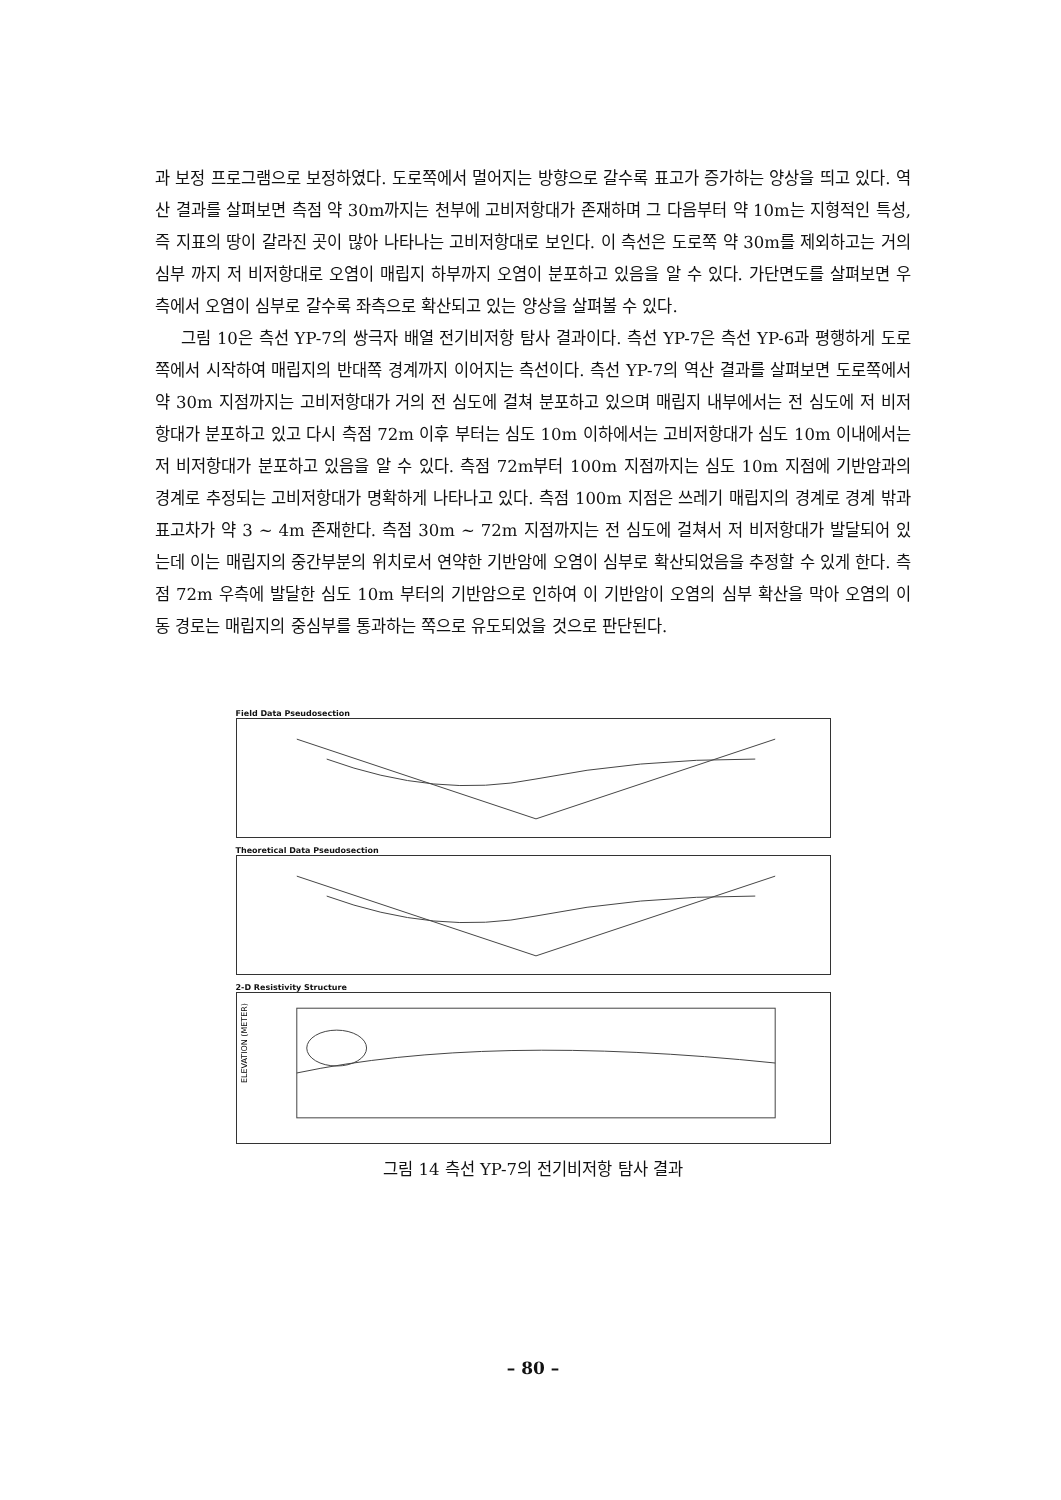과 보정 프로그램으로 보정하였다. 도로쪽에서 멀어지는 방향으로 갈수록 표고가 증가하는 양상을 띄고 있다. 역산 결과를 살펴보면 측점 약 30m까지는 천부에 고비저항대가 존재하며 그 다음부터 약 10m는 지형적인 특성, 즉 지표의 땅이 갈라진 곳이 많아 나타나는 고비저항대로 보인다. 이 측선은 도로쪽 약 30m를 제외하고는 거의 심부 까지 저 비저항대로 오염이 매립지 하부까지 오염이 분포하고 있음을 알 수 있다. 가단면도를 살펴보면 우측에서 오염이 심부로 갈수록 좌측으로 확산되고 있는 양상을 살펴볼 수 있다.
그림 10은 측선 YP-7의 쌍극자 배열 전기비저항 탐사 결과이다. 측선 YP-7은 측선 YP-6과 평행하게 도로쪽에서 시작하여 매립지의 반대쪽 경계까지 이어지는 측선이다. 측선 YP-7의 역산 결과를 살펴보면 도로쪽에서 약 30m 지점까지는 고비저항대가 거의 전 심도에 걸쳐 분포하고 있으며 매립지 내부에서는 전 심도에 저 비저항대가 분포하고 있고 다시 측점 72m 이후 부터는 심도 10m 이하에서는 고비저항대가 심도 10m 이내에서는 저 비저항대가 분포하고 있음을 알 수 있다. 측점 72m부터 100m 지점까지는 심도 10m 지점에 기반암과의 경계로 추정되는 고비저항대가 명확하게 나타나고 있다. 측점 100m 지점은 쓰레기 매립지의 경계로 경계 밖과 표고차가 약 3 ~ 4m 존재한다. 측점 30m ~ 72m 지점까지는 전 심도에 걸쳐서 저 비저항대가 발달되어 있는데 이는 매립지의 중간부분의 위치로서 연약한 기반암에 오염이 심부로 확산되었음을 추정할 수 있게 한다. 측점 72m 우측에 발달한 심도 10m 부터의 기반암으로 인하여 이 기반암이 오염의 심부 확산을 막아 오염의 이동 경로는 매립지의 중심부를 통과하는 쪽으로 유도되었을 것으로 판단된다.
Field Data Pseudosection
Theoretical Data Pseudosection
2-D Resistivity Structure
ELEVATION (METER)
그림 14 측선 YP-7의 전기비저항 탐사 결과
– 80 –